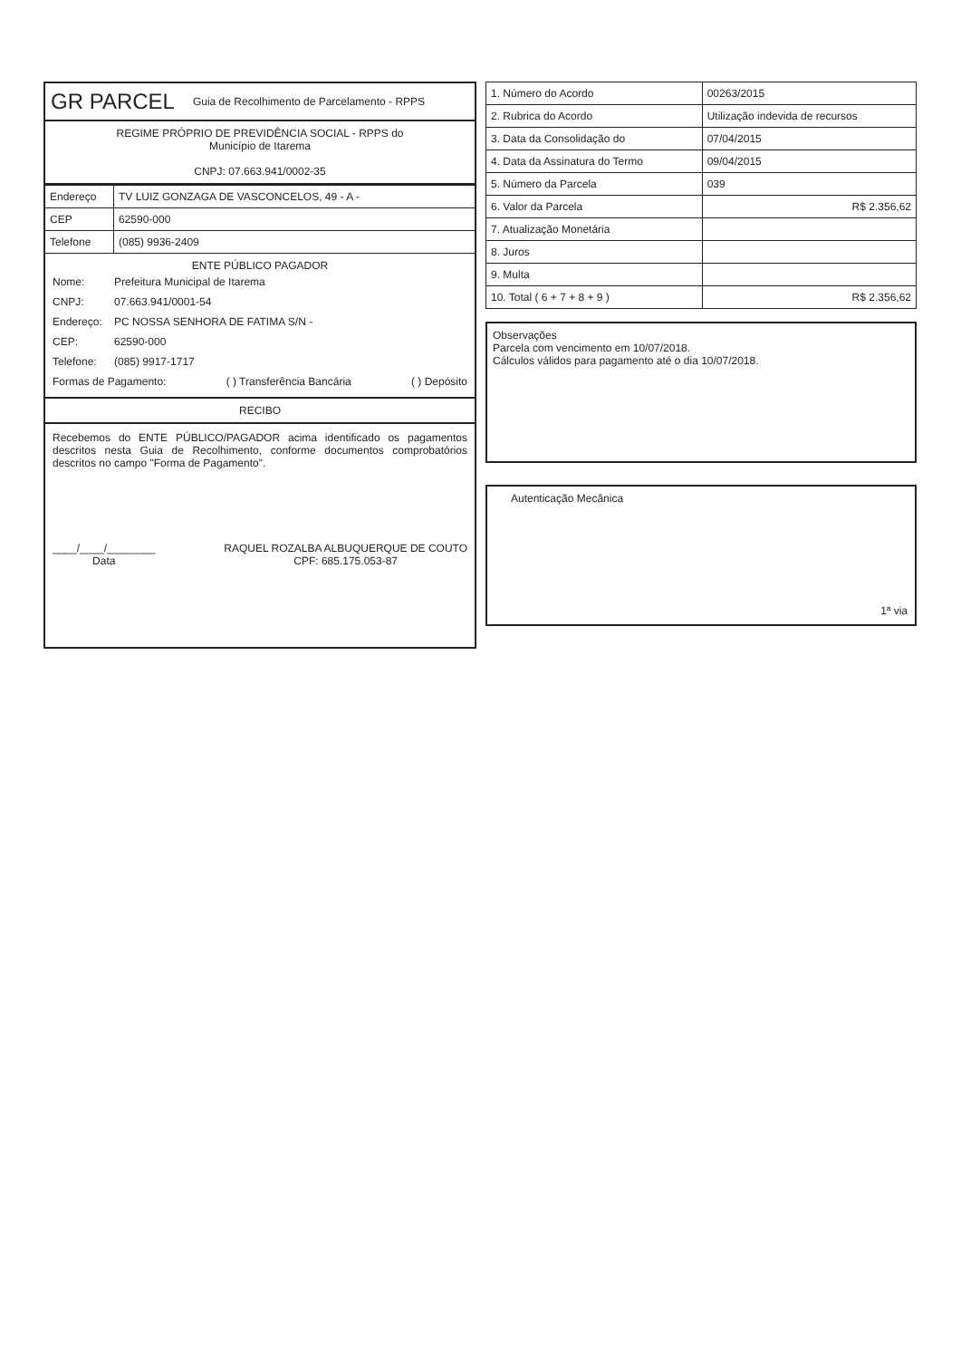GR PARCEL Guia de Recolhimento de Parcelamento - RPPS
REGIME PRÓPRIO DE PREVIDÊNCIA SOCIAL - RPPS do
Município de Itarema
CNPJ: 07.663.941/0002-35
| Endereço | TV LUIZ GONZAGA DE VASCONCELOS, 49 - A - |
| CEP | 62590-000 |
| Telefone | (085) 9936-2409 |
ENTE PÚBLICO PAGADOR
Nome: Prefeitura Municipal de Itarema
CNPJ: 07.663.941/0001-54
Endereço: PC NOSSA SENHORA DE FATIMA S/N -
CEP: 62590-000
Telefone: (085) 9917-1717
Formas de Pagamento: ( ) Transferência Bancária ( ) Depósito
RECIBO
Recebemos do ENTE PÚBLICO/PAGADOR acima identificado os pagamentos descritos nesta Guia de Recolhimento, conforme documentos comprobatórios descritos no campo "Forma de Pagamento".
____/____/________
Data
RAQUEL ROZALBA ALBUQUERQUE DE COUTO
CPF: 685.175.053-87
| 1. Número do Acordo | 00263/2015 |
| 2. Rubrica do Acordo | Utilização indevida de recursos |
| 3. Data da Consolidação do | 07/04/2015 |
| 4. Data da Assinatura do Termo | 09/04/2015 |
| 5. Número da Parcela | 039 |
| 6. Valor da Parcela | R$ 2.356,62 |
| 7. Atualização Monetária | |
| 8. Juros | |
| 9. Multa | |
| 10. Total ( 6 + 7 + 8 + 9 ) | R$ 2.356,62 |
Observações
Parcela com vencimento em 10/07/2018.
Cálculos válidos para pagamento até o dia 10/07/2018.
Autenticação Mecânica
1ª via